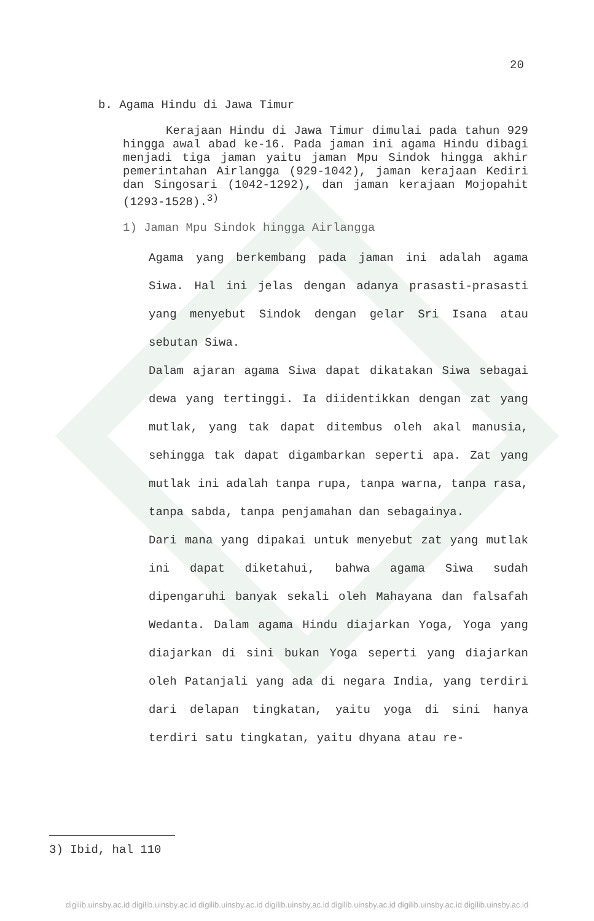20
b. Agama Hindu di Jawa Timur
Kerajaan Hindu di Jawa Timur dimulai pada tahun 929 hingga awal abad ke-16. Pada jaman ini agama Hindu dibagi menjadi tiga jaman yaitu jaman Mpu Sindok hingga akhir pemerintahan Airlangga (929-1042), jaman kerajaan Kediri dan Singosari (1042-1292), dan jaman kerajaan Mojopahit (1293-1528).<sup>3)</sup>
1) Jaman Mpu Sindok hingga Airlangga
Agama yang berkembang pada jaman ini adalah agama Siwa. Hal ini jelas dengan adanya prasasti-prasasti yang menyebut Sindok dengan gelar Sri Isana atau sebutan Siwa.
Dalam ajaran agama Siwa dapat dikatakan Siwa sebagai dewa yang tertinggi. Ia diidentikkan dengan zat yang mutlak, yang tak dapat ditembus oleh akal manusia, sehingga tak dapat digambarkan seperti apa. Zat yang mutlak ini adalah tanpa rupa, tanpa warna, tanpa rasa, tanpa sabda, tanpa penjamahan dan sebagainya.
Dari mana yang dipakai untuk menyebut zat yang mutlak ini dapat diketahui, bahwa agama Siwa sudah dipengaruhi banyak sekali oleh Mahayana dan falsafah Wedanta. Dalam agama Hindu diajarkan Yoga, Yoga yang diajarkan di sini bukan Yoga seperti yang diajarkan oleh Patanjali yang ada di negara India, yang terdiri dari delapan tingkatan, yaitu yoga di sini hanya terdiri satu tingkatan, yaitu dhyana atau re-
3) Ibid, hal 110
digilib.uinsby.ac.id digilib.uinsby.ac.id digilib.uinsby.ac.id digilib.uinsby.ac.id digilib.uinsby.ac.id digilib.uinsby.ac.id digilib.uinsby.ac.id